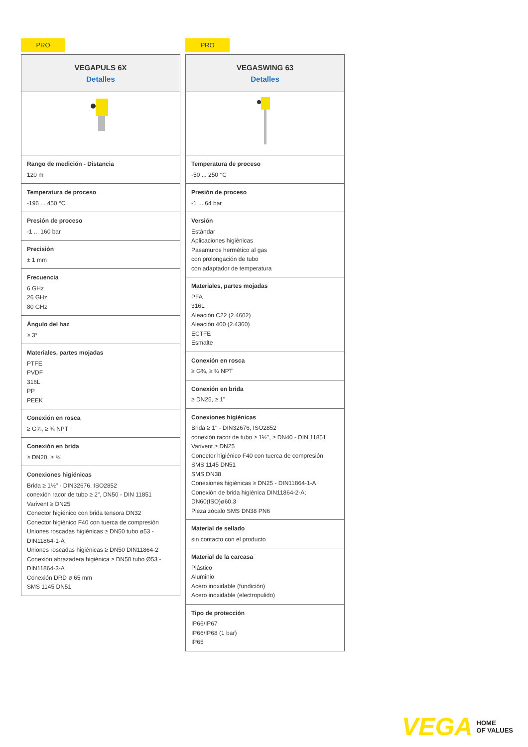PRO
| VEGAPULS 6X Detalles |
| --- |
| Rango de medición - Distancia 120 m |
| Temperatura de proceso -196 ... 450 °C |
| Presión de proceso -1 ... 160 bar |
| Precisión ± 1 mm |
| Frecuencia 6 GHz 26 GHz 80 GHz |
| Ángulo del haz ≥ 3° |
| Materiales, partes mojadas PTFE PVDF 316L PP PEEK |
| Conexión en rosca ≥ G¾, ≥ ¾ NPT |
| Conexión en brida ≥ DN20, ≥ ¾" |
| Conexiones higiénicas Brida ≥ 1½" - DIN32676, ISO2852 conexión racor de tubo ≥ 2", DN50 - DIN 11851 Varivent ≥ DN25 Conector higiénico con brida tensora DN32 Conector higiénico F40 con tuerca de compresión Uniones roscadas higiénicas ≥ DN50 tubo ø53 - DIN11864-1-A Uniones roscadas higiénicas ≥ DN50 DIN11864-2 Conexión abrazadera higiénica ≥ DN50 tubo Ø53 - DIN11864-3-A Conexión DRD ø 65 mm SMS 1145 DN51 |
PRO
| VEGASWING 63 Detalles |
| --- |
| Temperatura de proceso -50 ... 250 °C |
| Presión de proceso -1 ... 64 bar |
| Versión Estándar Aplicaciones higiénicas Pasamuros hermético al gas con prolongación de tubo con adaptador de temperatura |
| Materiales, partes mojadas PFA 316L Aleación C22 (2.4602) Aleación 400 (2.4360) ECTFE Esmalte |
| Conexión en rosca ≥ G¾, ≥ ¾ NPT |
| Conexión en brida ≥ DN25, ≥ 1" |
| Conexiones higiénicas Brida ≥ 1" - DIN32676, ISO2852 conexión racor de tubo ≥ 1½", ≥ DN40 - DIN 11851 Varivent ≥ DN25 Conector higiénico F40 con tuerca de compresión SMS 1145 DN51 SMS DN38 Conexiones higiénicas ≥ DN25 - DIN11864-1-A Conexión de brida higiénica DIN11864-2-A; DN60(ISO)ø60,3 Pieza zócalo SMS DN38 PN6 |
| Material de sellado sin contacto con el producto |
| Material de la carcasa Plástico Aluminio Acero inoxidable (fundición) Acero inoxidable (electropulido) |
| Tipo de protección IP66/IP67 IP66/IP68 (1 bar) IP65 |
VEGA HOME
OF VALUES